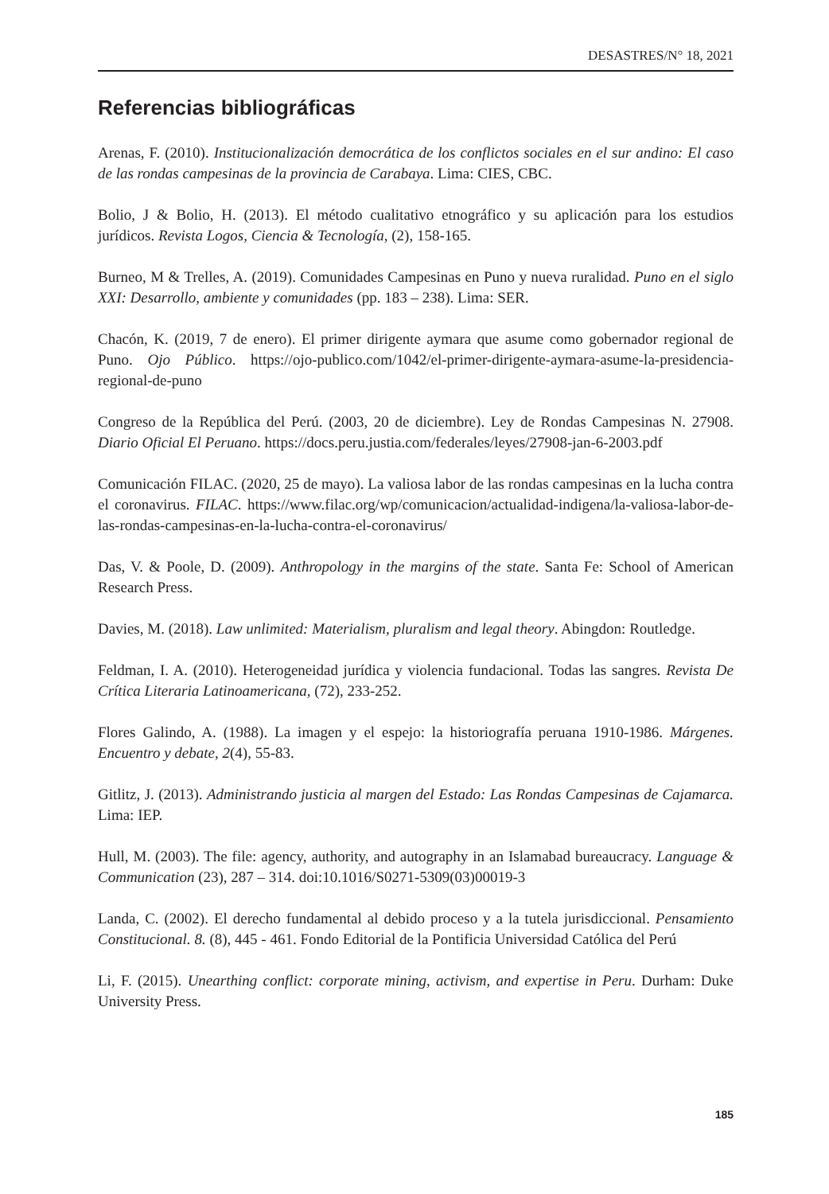DESASTRES/N° 18, 2021
Referencias bibliográficas
Arenas, F. (2010). Institucionalización democrática de los conflictos sociales en el sur andino: El caso de las rondas campesinas de la provincia de Carabaya. Lima: CIES, CBC.
Bolio, J & Bolio, H. (2013). El método cualitativo etnográfico y su aplicación para los estudios jurídicos. Revista Logos, Ciencia & Tecnología, (2), 158-165.
Burneo, M & Trelles, A. (2019). Comunidades Campesinas en Puno y nueva ruralidad. Puno en el siglo XXI: Desarrollo, ambiente y comunidades (pp. 183 – 238). Lima: SER.
Chacón, K. (2019, 7 de enero). El primer dirigente aymara que asume como gobernador regional de Puno. Ojo Público. https://ojo-publico.com/1042/el-primer-dirigente-aymara-asume-la-presidencia-regional-de-puno
Congreso de la República del Perú. (2003, 20 de diciembre). Ley de Rondas Campesinas N. 27908. Diario Oficial El Peruano. https://docs.peru.justia.com/federales/leyes/27908-jan-6-2003.pdf
Comunicación FILAC. (2020, 25 de mayo). La valiosa labor de las rondas campesinas en la lucha contra el coronavirus. FILAC. https://www.filac.org/wp/comunicacion/actualidad-indigena/la-valiosa-labor-de-las-rondas-campesinas-en-la-lucha-contra-el-coronavirus/
Das, V. & Poole, D. (2009). Anthropology in the margins of the state. Santa Fe: School of American Research Press.
Davies, M. (2018). Law unlimited: Materialism, pluralism and legal theory. Abingdon: Routledge.
Feldman, I. A. (2010). Heterogeneidad jurídica y violencia fundacional. Todas las sangres. Revista De Crítica Literaria Latinoamericana, (72), 233-252.
Flores Galindo, A. (1988). La imagen y el espejo: la historiografía peruana 1910-1986. Márgenes. Encuentro y debate, 2(4), 55-83.
Gitlitz, J. (2013). Administrando justicia al margen del Estado: Las Rondas Campesinas de Cajamarca. Lima: IEP.
Hull, M. (2003). The file: agency, authority, and autography in an Islamabad bureaucracy. Language & Communication (23), 287 – 314. doi:10.1016/S0271-5309(03)00019-3
Landa, C. (2002). El derecho fundamental al debido proceso y a la tutela jurisdiccional. Pensamiento Constitucional. 8. (8), 445 - 461. Fondo Editorial de la Pontificia Universidad Católica del Perú
Li, F. (2015). Unearthing conflict: corporate mining, activism, and expertise in Peru. Durham: Duke University Press.
185